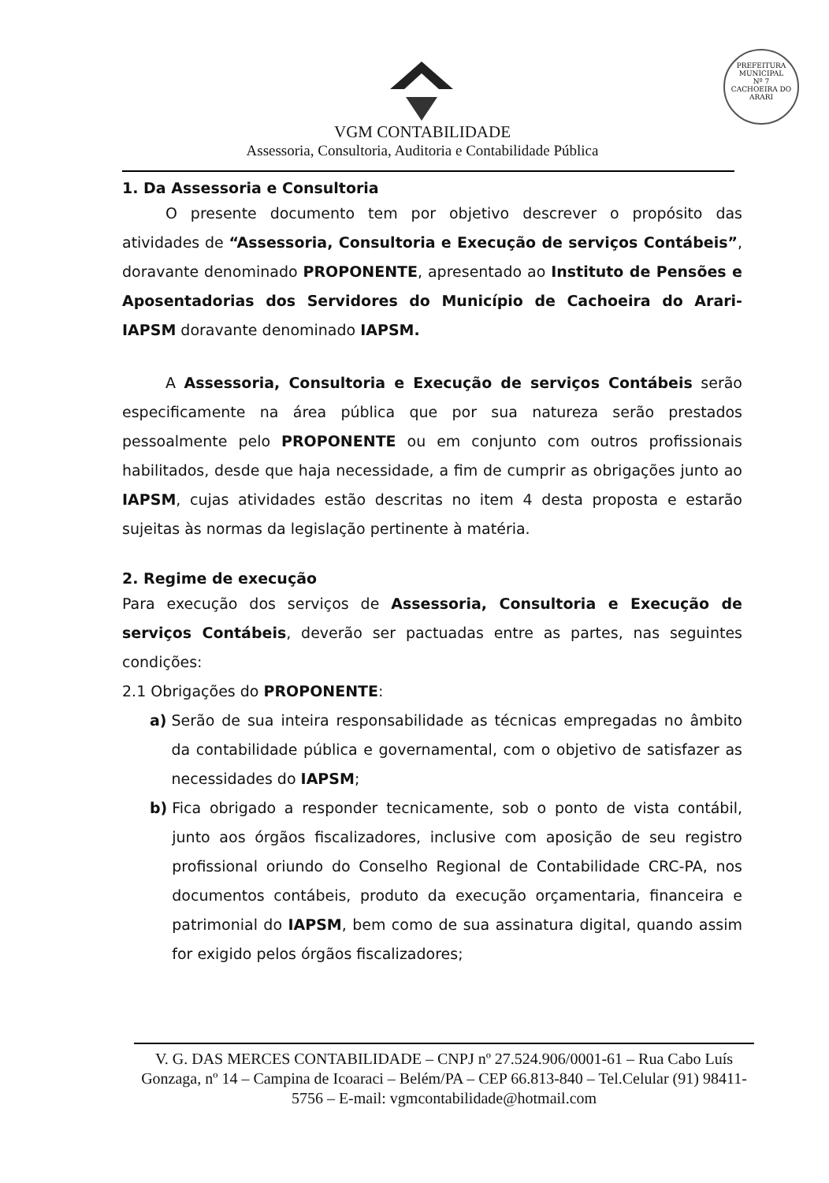PREFEITURA MUNICIPAL
Nº 7
CACHOEIRA DO ARARI
VGM CONTABILIDADE
Assessoria, Consultoria, Auditoria e Contabilidade Pública
1. Da Assessoria e Consultoria
O presente documento tem por objetivo descrever o propósito das atividades de “Assessoria, Consultoria e Execução de serviços Contábeis”, doravante denominado PROPONENTE, apresentado ao Instituto de Pensões e Aposentadorias dos Servidores do Município de Cachoeira do Arari-IAPSM doravante denominado IAPSM.
A Assessoria, Consultoria e Execução de serviços Contábeis serão especificamente na área pública que por sua natureza serão prestados pessoalmente pelo PROPONENTE ou em conjunto com outros profissionais habilitados, desde que haja necessidade, a fim de cumprir as obrigações junto ao IAPSM, cujas atividades estão descritas no item 4 desta proposta e estarão sujeitas às normas da legislação pertinente à matéria.
2. Regime de execução
Para execução dos serviços de Assessoria, Consultoria e Execução de serviços Contábeis, deverão ser pactuadas entre as partes, nas seguintes condições:
2.1 Obrigações do PROPONENTE:
a) Serão de sua inteira responsabilidade as técnicas empregadas no âmbito da contabilidade pública e governamental, com o objetivo de satisfazer as necessidades do IAPSM;
b) Fica obrigado a responder tecnicamente, sob o ponto de vista contábil, junto aos órgãos fiscalizadores, inclusive com aposição de seu registro profissional oriundo do Conselho Regional de Contabilidade CRC-PA, nos documentos contábeis, produto da execução orçamentaria, financeira e patrimonial do IAPSM, bem como de sua assinatura digital, quando assim for exigido pelos órgãos fiscalizadores;
V. G. DAS MERCES CONTABILIDADE – CNPJ nº 27.524.906/0001-61 – Rua Cabo Luís Gonzaga, nº 14 – Campina de Icoaraci – Belém/PA – CEP 66.813-840 – Tel.Celular (91) 98411-5756 – E-mail: vgmcontabilidade@hotmail.com